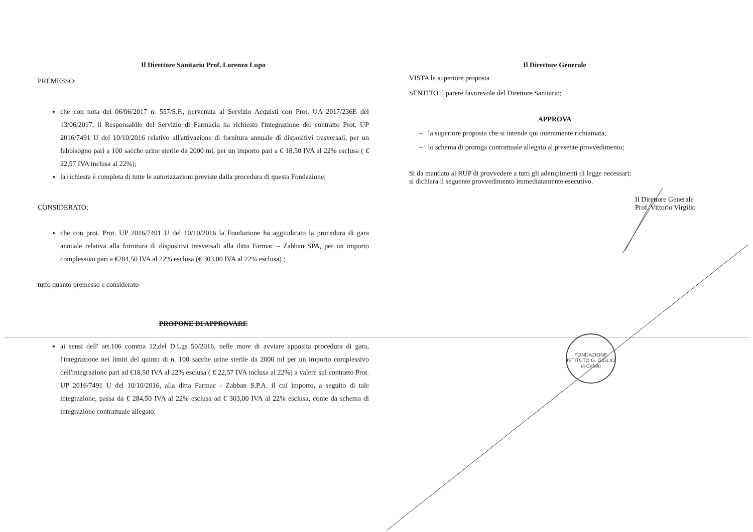FONDAZIONE ISTITUTO G. GIGLIO di Cefalù
Il Direttore Sanitario Prof. Lorenzo Lupo
PREMESSO:
che con nota del 06/06/2017 n. 557/S.F., pervenuta al Servizio Acquisti con Prot. UA 2017/236E del 13/06/2017, il Responsabile del Servizio di Farmacia ha richiesto l'integrazione del contratto Prot. UP 2016/7491 U del 10/10/2016 relativo all'attivazione di fornitura annuale di dispositivi trasversali, per un fabbisogno pari a 100 sacche urine sterile da 2000 ml, per un importo pari a € 18,50 IVA al 22% esclusa ( € 22,57 IVA inclusa al 22%);
la richiesta è completa di tutte le autorizzazioni previste dalla procedura di questa Fondazione;
CONSIDERATO:
che con prot. Prot. UP 2016/7491 U del 10/10/2016 la Fondazione ha aggiudicato la procedura di gara annuale relativa alla fornitura di dispositivi trasversali alla ditta Farmac – Zabban SPA, per un importo complessivo pari a €284,50 IVA al 22% esclusa (€ 303,00 IVA al 22% esclusa) ;
tutto quanto premesso e considerato
PROPONE DI APPROVARE
ai sensi dell' art.106 comma 12,del D.Lgs 50/2016, nelle more di avviare apposita procedura di gara, l'integrazione nei limiti del quinto di n. 100 sacche urine sterile da 2000 ml per un importo complessivo dell'integrazione pari ad €18,50 IVA al 22% esclusa ( € 22,57 IVA inclusa al 22%) a valere sul contratto Prot. UP 2016/7491 U del 10/10/2016, alla ditta Farmac - Zabban S.P.A. il cui importo, a seguito di tale integrazione, passa da € 284,50 IVA al 22% esclusa ad € 303,00 IVA al 22% esclusa, come da schema di integrazione contrattuale allegato.
Il Direttore Generale
VISTA la superiore proposta
SENTITO il parere favorevole del Direttore Sanitario;
APPROVA
– la superiore proposta che si intende qui interamente richiamata;
– lo schema di proroga contrattuale allegato al presente provvedimento;
Si da mandato al RUP di provvedere a tutti gli adempimenti di legge necessari;
si dichiara il seguente provvedimento immediatamente esecutivo.
Il Direttore Generale
Prof. Vittorio Virgilio